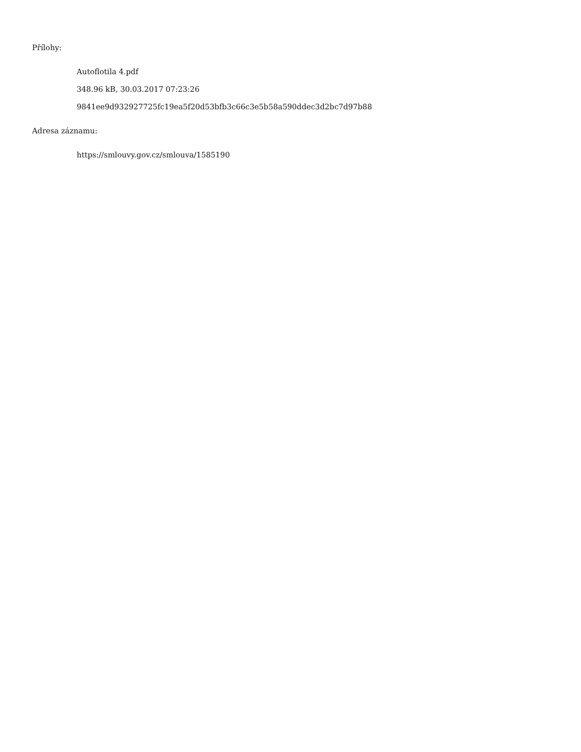Přílohy:
Autoflotila 4.pdf
348.96 kB, 30.03.2017 07:23:26
9841ee9d932927725fc19ea5f20d53bfb3c66c3e5b58a590ddec3d2bc7d97b88
Adresa záznamu:
https://smlouvy.gov.cz/smlouva/1585190